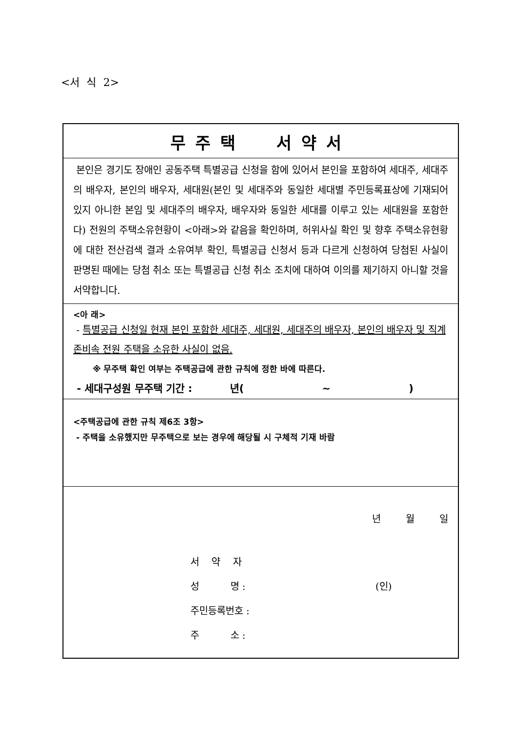<서 식 2>
무주택 서약서
본인은 경기도 장애인 공동주택 특별공급 신청을 함에 있어서 본인을 포함하여 세대주, 세대주의 배우자, 본인의 배우자, 세대원(본인 및 세대주와 동일한 세대별 주민등록표상에 기재되어 있지 아니한 본임 및 세대주의 배우자, 배우자와 동일한 세대를 이루고 있는 세대원을 포함한다) 전원의 주택소유현황이 <아래>와 같음을 확인하며, 허위사실 확인 및 향후 주택소유현황에 대한 전산검색 결과 소유여부 확인, 특별공급 신청서 등과 다르게 신청하여 당첨된 사실이 판명된 때에는 당첨 취소 또는 특별공급 신청 취소 조치에 대하여 이의를 제기하지 아니할 것을 서약합니다.
<아 래>
- 특별공급 신청일 현재 본인 포함한 세대주, 세대원, 세대주의 배우자, 본인의 배우자 및 직계존비속 전원 주택을 소유한 사실이 없음.
※ 무주택 확인 여부는 주택공급에 관한 규칙에 정한 바에 따른다.
- 세대구성원 무주택 기간 : 년(~)
<주택공급에 관한 규칙 제6조 3항>
- 주택을 소유했지만 무주택으로 보는 경우에 해당될 시 구체적 기재 바람
년 월 일
서 약 자
성 명 : (인)
주민등록번호 :
주 소 :